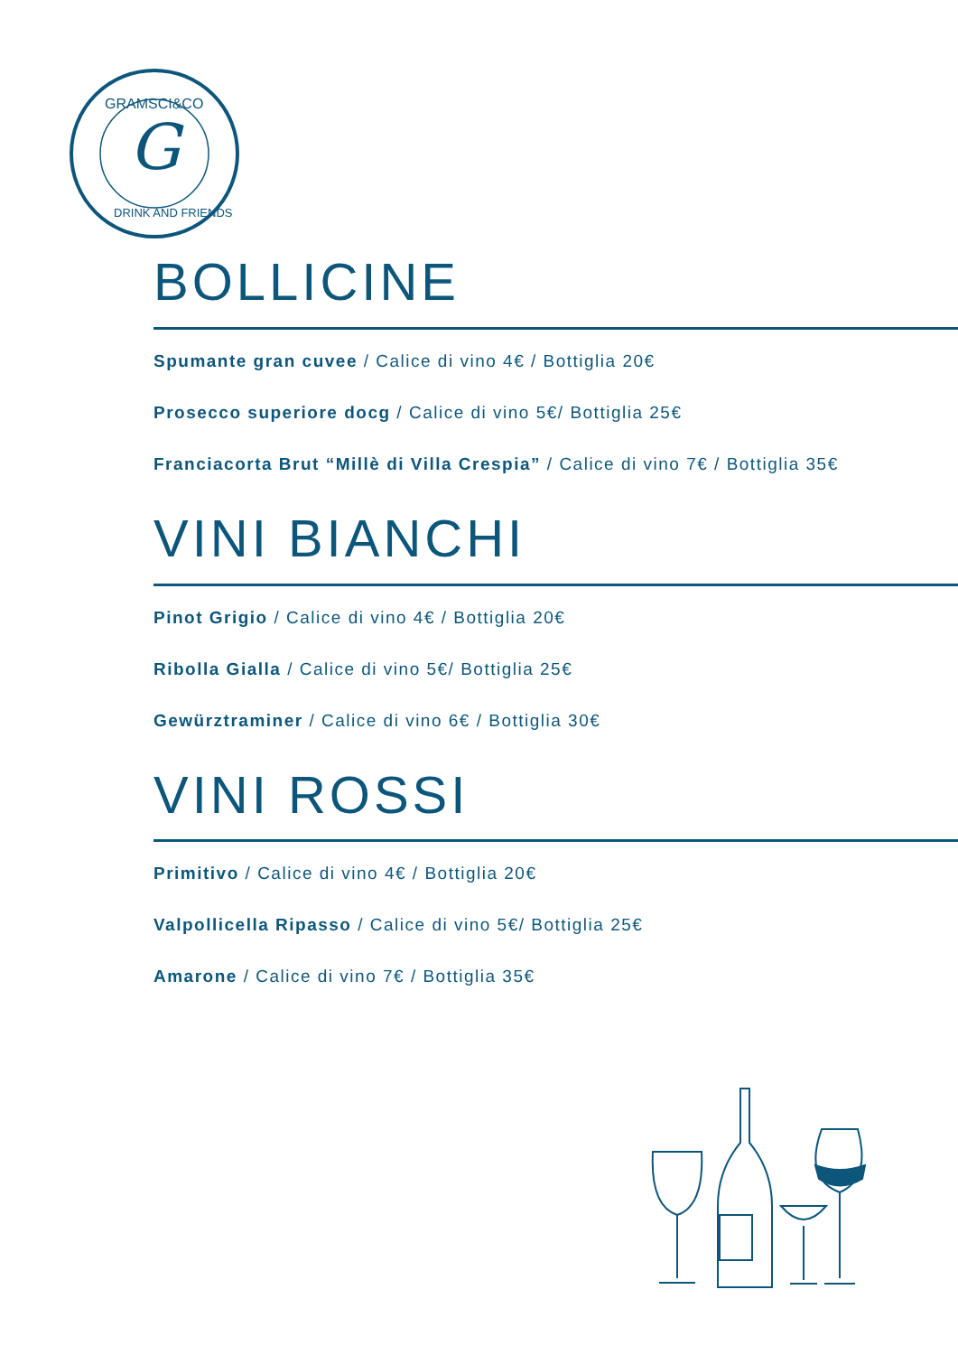G
GRAMSCI&CO
DRINK AND FRIENDS
BOLLICINE
Spumante gran cuvee / Calice di vino 4€ / Bottiglia 20€
Prosecco superiore docg / Calice di vino 5€/ Bottiglia 25€
Franciacorta Brut “Millè di Villa Crespia” / Calice di vino 7€ / Bottiglia 35€
VINI BIANCHI
Pinot Grigio / Calice di vino 4€ / Bottiglia 20€
Ribolla Gialla / Calice di vino 5€/ Bottiglia 25€
Gewürztraminer / Calice di vino 6€ / Bottiglia 30€
VINI ROSSI
Primitivo / Calice di vino 4€ / Bottiglia 20€
Valpollicella Ripasso / Calice di vino 5€/ Bottiglia 25€
Amarone / Calice di vino 7€ / Bottiglia 35€